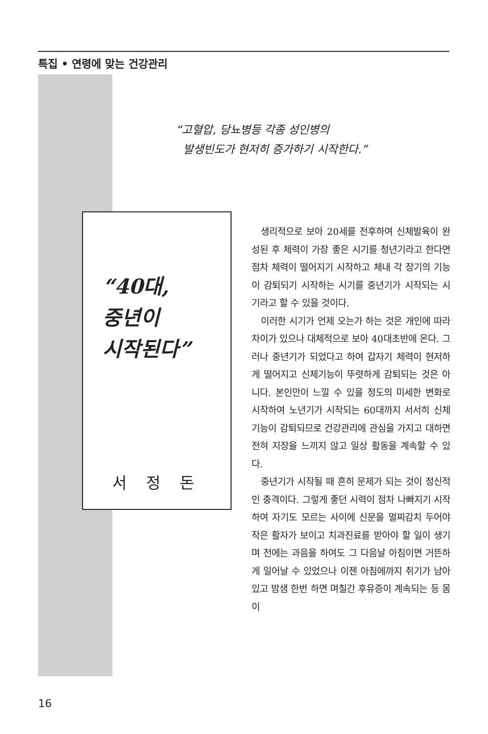특집 • 연령에 맞는 건강관리
“고혈압, 당뇨병등 각종 성인병의
발생빈도가 현저히 증가하기 시작한다.”
“40대,
중년이
시작된다”
서정돈
생리적으로 보아 20세를 전후하여 신체발육이 완성된 후 체력이 가장 좋은 시기를 청년기라고 한다면 점차 체력이 떨어지기 시작하고 체내 각 장기의 기능이 감퇴되기 시작하는 시기를 중년기가 시작되는 시기라고 할 수 있을 것이다.
이러한 시기가 언제 오는가 하는 것은 개인에 따라 차이가 있으나 대체적으로 보아 40대초반에 온다. 그러나 중년기가 되었다고 하여 갑자기 체력이 현저하게 떨어지고 신체기능이 뚜렷하게 감퇴되는 것은 아니다. 본인만이 느낄 수 있을 정도의 미세한 변화로 시작하여 노년기가 시작되는 60대까지 서서히 신체기능이 감퇴되므로 건강관리에 관심을 가지고 대하면 전혀 지장을 느끼지 않고 일상 활동을 계속할 수 있다.
중년기가 시작될 때 흔히 문제가 되는 것이 정신적인 충격이다. 그렇게 좋던 시력이 점차 나빠지기 시작하여 자기도 모르는 사이에 신문을 멀찌감치 두어야 작은 활자가 보이고 치과진료를 받아야 할 일이 생기며 전에는 과음을 하여도 그 다음날 아침이면 거뜬하게 일어날 수 있었으나 이젠 아침에까지 취기가 남아있고 밤샘 한번 하면 며칠간 후유증이 계속되는 등 몸이
16